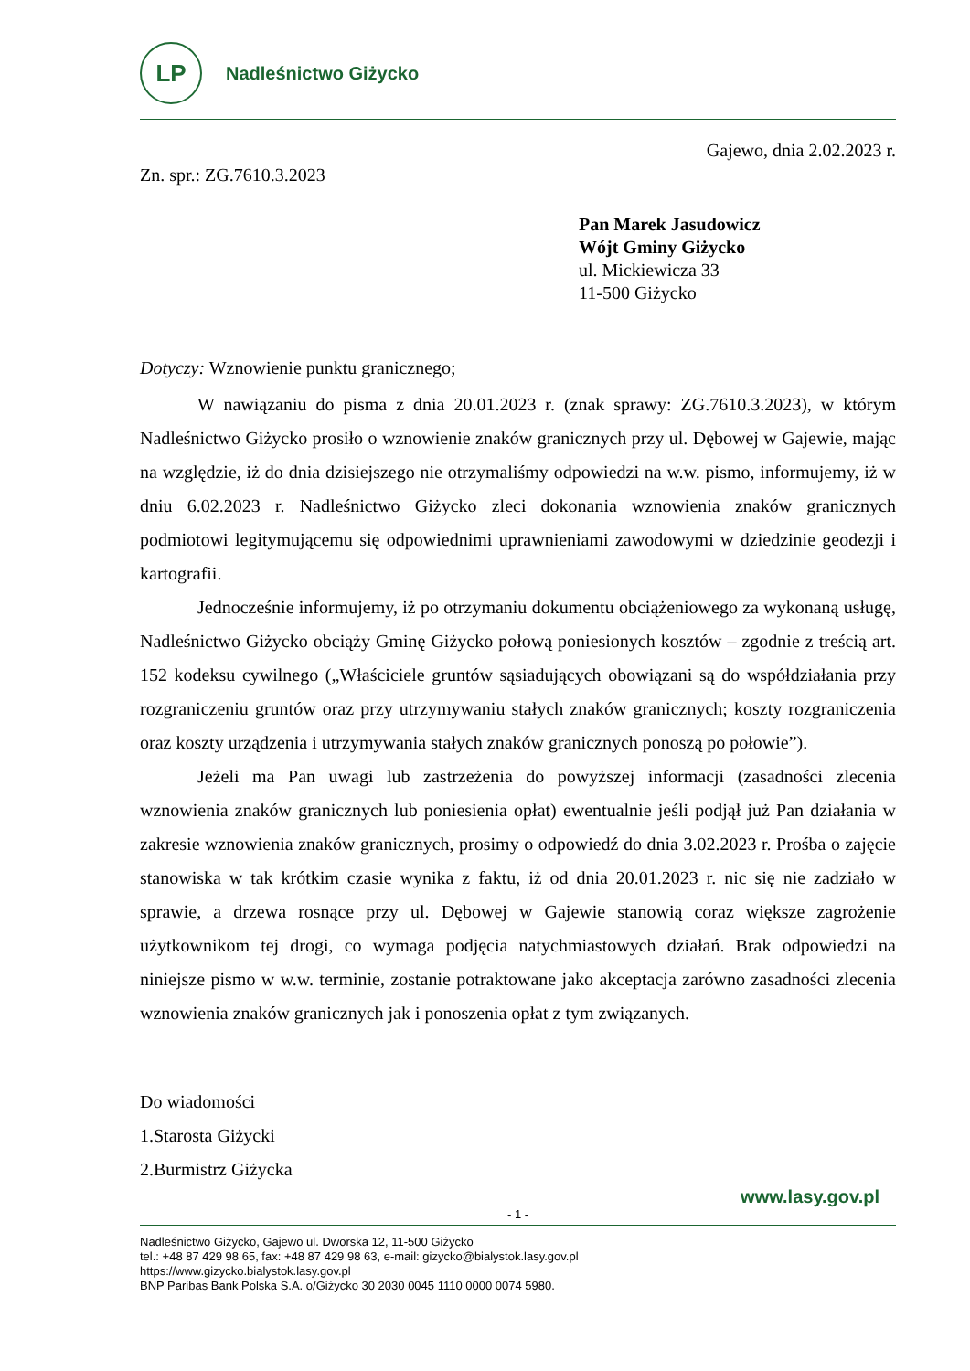LP
Nadleśnictwo Giżycko
Gajewo, dnia 2.02.2023 r.
Zn. spr.: ZG.7610.3.2023
Pan Marek Jasudowicz
Wójt Gminy Giżycko
ul. Mickiewicza 33
11-500 Giżycko
Dotyczy: Wznowienie punktu granicznego;
W nawiązaniu do pisma z dnia 20.01.2023 r. (znak sprawy: ZG.7610.3.2023), w którym Nadleśnictwo Giżycko prosiło o wznowienie znaków granicznych przy ul. Dębowej w Gajewie, mając na względzie, iż do dnia dzisiejszego nie otrzymaliśmy odpowiedzi na w.w. pismo, informujemy, iż w dniu 6.02.2023 r. Nadleśnictwo Giżycko zleci dokonania wznowienia znaków granicznych podmiotowi legitymującemu się odpowiednimi uprawnieniami zawodowymi w dziedzinie geodezji i kartografii.
Jednocześnie informujemy, iż po otrzymaniu dokumentu obciążeniowego za wykonaną usługę, Nadleśnictwo Giżycko obciąży Gminę Giżycko połową poniesionych kosztów – zgodnie z treścią art. 152 kodeksu cywilnego („Właściciele gruntów sąsiadujących obowiązani są do współdziałania przy rozgraniczeniu gruntów oraz przy utrzymywaniu stałych znaków granicznych; koszty rozgraniczenia oraz koszty urządzenia i utrzymywania stałych znaków granicznych ponoszą po połowie”).
Jeżeli ma Pan uwagi lub zastrzeżenia do powyższej informacji (zasadności zlecenia wznowienia znaków granicznych lub poniesienia opłat) ewentualnie jeśli podjął już Pan działania w zakresie wznowienia znaków granicznych, prosimy o odpowiedź do dnia 3.02.2023 r. Prośba o zajęcie stanowiska w tak krótkim czasie wynika z faktu, iż od dnia 20.01.2023 r. nic się nie zadziało w sprawie, a drzewa rosnące przy ul. Dębowej w Gajewie stanowią coraz większe zagrożenie użytkownikom tej drogi, co wymaga podjęcia natychmiastowych działań. Brak odpowiedzi na niniejsze pismo w w.w. terminie, zostanie potraktowane jako akceptacja zarówno zasadności zlecenia wznowienia znaków granicznych jak i ponoszenia opłat z tym związanych.
Do wiadomości
1.Starosta Giżycki
2.Burmistrz Giżycka
www.lasy.gov.pl
- 1 -
Nadleśnictwo Giżycko, Gajewo ul. Dworska 12, 11-500 Giżycko
tel.: +48 87 429 98 65, fax: +48 87 429 98 63, e-mail: gizycko@bialystok.lasy.gov.pl
https://www.gizycko.bialystok.lasy.gov.pl
BNP Paribas Bank Polska S.A. o/Giżycko 30 2030 0045 1110 0000 0074 5980.